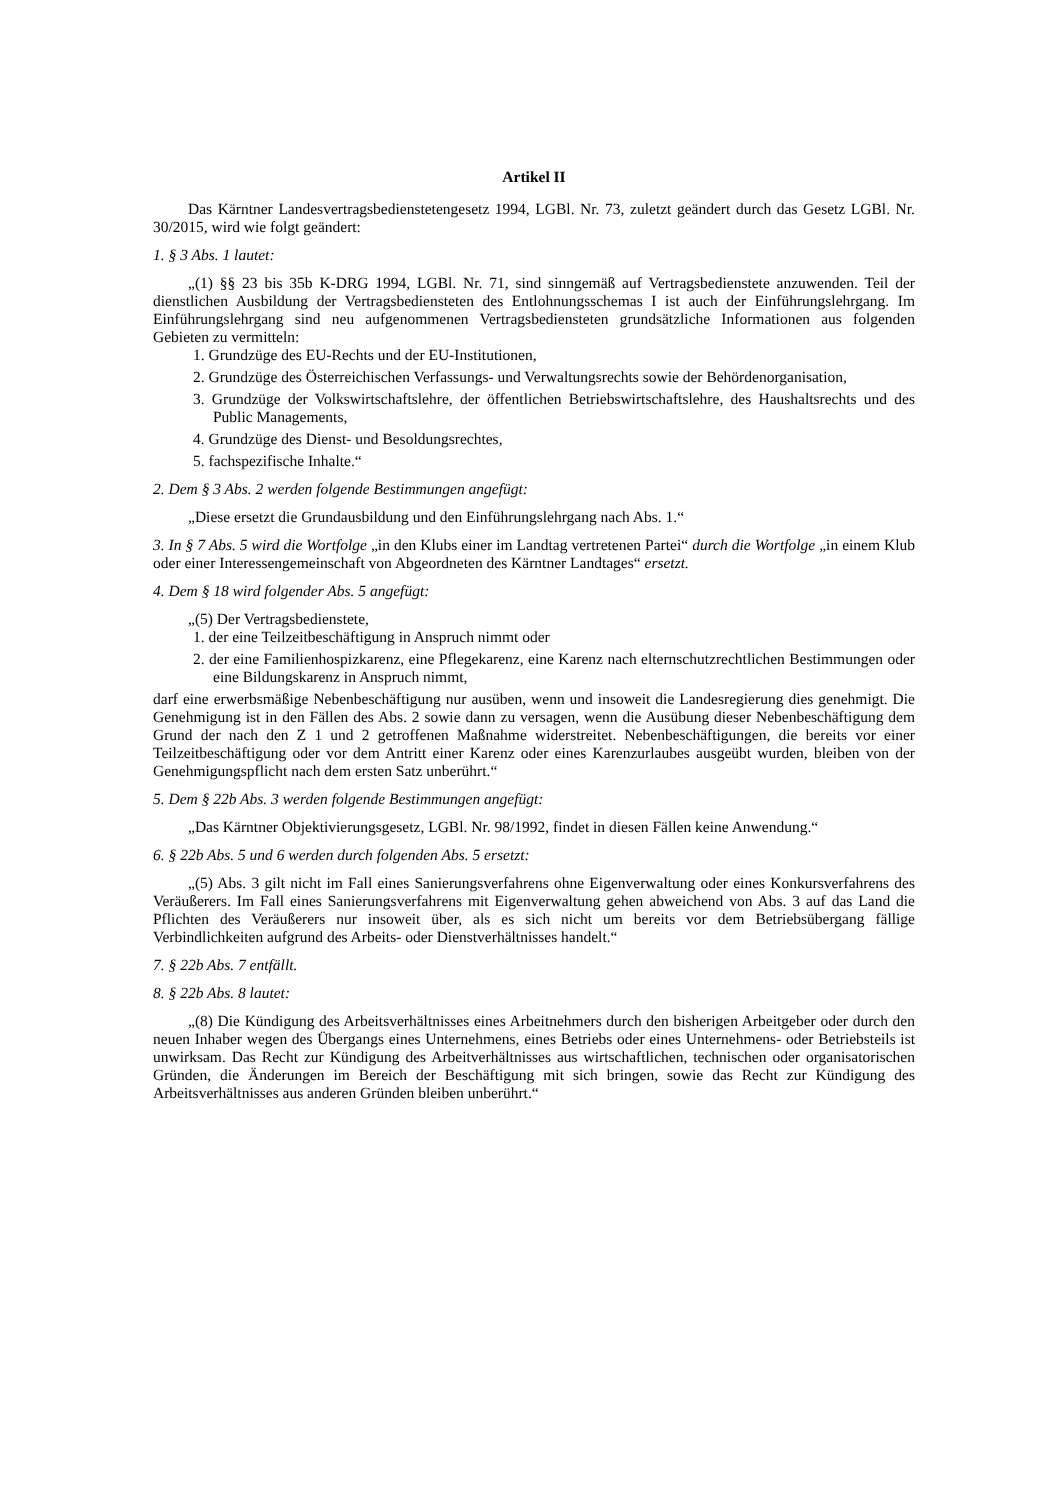Artikel II
Das Kärntner Landesvertragsbedienstetengesetz 1994, LGBl. Nr. 73, zuletzt geändert durch das Gesetz LGBl. Nr. 30/2015, wird wie folgt geändert:
1. § 3 Abs. 1 lautet:
„(1) §§ 23 bis 35b K-DRG 1994, LGBl. Nr. 71, sind sinngemäß auf Vertragsbedienstete anzuwenden. Teil der dienstlichen Ausbildung der Vertragsbediensteten des Entlohnungsschemas I ist auch der Einführungslehrgang. Im Einführungslehrgang sind neu aufgenommenen Vertragsbediensteten grundsätzliche Informationen aus folgenden Gebieten zu vermitteln:
1. Grundzüge des EU-Rechts und der EU-Institutionen,
2. Grundzüge des Österreichischen Verfassungs- und Verwaltungsrechts sowie der Behördenorganisation,
3. Grundzüge der Volkswirtschaftslehre, der öffentlichen Betriebswirtschaftslehre, des Haushaltsrechts und des Public Managements,
4. Grundzüge des Dienst- und Besoldungsrechtes,
5. fachspezifische Inhalte.“
2. Dem § 3 Abs. 2 werden folgende Bestimmungen angefügt:
„Diese ersetzt die Grundausbildung und den Einführungslehrgang nach Abs. 1.“
3. In § 7 Abs. 5 wird die Wortfolge „in den Klubs einer im Landtag vertretenen Partei“ durch die Wortfolge „in einem Klub oder einer Interessengemeinschaft von Abgeordneten des Kärntner Landtages“ ersetzt.
4. Dem § 18 wird folgender Abs. 5 angefügt:
„(5) Der Vertragsbedienstete,
1. der eine Teilzeitbeschäftigung in Anspruch nimmt oder
2. der eine Familienhospizkarenz, eine Pflegekarenz, eine Karenz nach elternschutzrechtlichen Bestimmungen oder eine Bildungskarenz in Anspruch nimmt,
darf eine erwerbsmäßige Nebenbeschäftigung nur ausüben, wenn und insoweit die Landesregierung dies genehmigt. Die Genehmigung ist in den Fällen des Abs. 2 sowie dann zu versagen, wenn die Ausübung dieser Nebenbeschäftigung dem Grund der nach den Z 1 und 2 getroffenen Maßnahme widerstreitet. Nebenbeschäftigungen, die bereits vor einer Teilzeitbeschäftigung oder vor dem Antritt einer Karenz oder eines Karenzurlaubes ausgeübt wurden, bleiben von der Genehmigungspflicht nach dem ersten Satz unberührt.“
5. Dem § 22b Abs. 3 werden folgende Bestimmungen angefügt:
„Das Kärntner Objektivierungsgesetz, LGBl. Nr. 98/1992, findet in diesen Fällen keine Anwendung.“
6. § 22b Abs. 5 und 6 werden durch folgenden Abs. 5 ersetzt:
„(5) Abs. 3 gilt nicht im Fall eines Sanierungsverfahrens ohne Eigenverwaltung oder eines Konkursverfahrens des Veräußerers. Im Fall eines Sanierungsverfahrens mit Eigenverwaltung gehen abweichend von Abs. 3 auf das Land die Pflichten des Veräußerers nur insoweit über, als es sich nicht um bereits vor dem Betriebsübergang fällige Verbindlichkeiten aufgrund des Arbeits- oder Dienstverhältnisses handelt.“
7. § 22b Abs. 7 entfällt.
8. § 22b Abs. 8 lautet:
„(8) Die Kündigung des Arbeitsverhältnisses eines Arbeitnehmers durch den bisherigen Arbeitgeber oder durch den neuen Inhaber wegen des Übergangs eines Unternehmens, eines Betriebs oder eines Unternehmens- oder Betriebsteils ist unwirksam. Das Recht zur Kündigung des Arbeitverhältnisses aus wirtschaftlichen, technischen oder organisatorischen Gründen, die Änderungen im Bereich der Beschäftigung mit sich bringen, sowie das Recht zur Kündigung des Arbeitsverhältnisses aus anderen Gründen bleiben unberührt.“